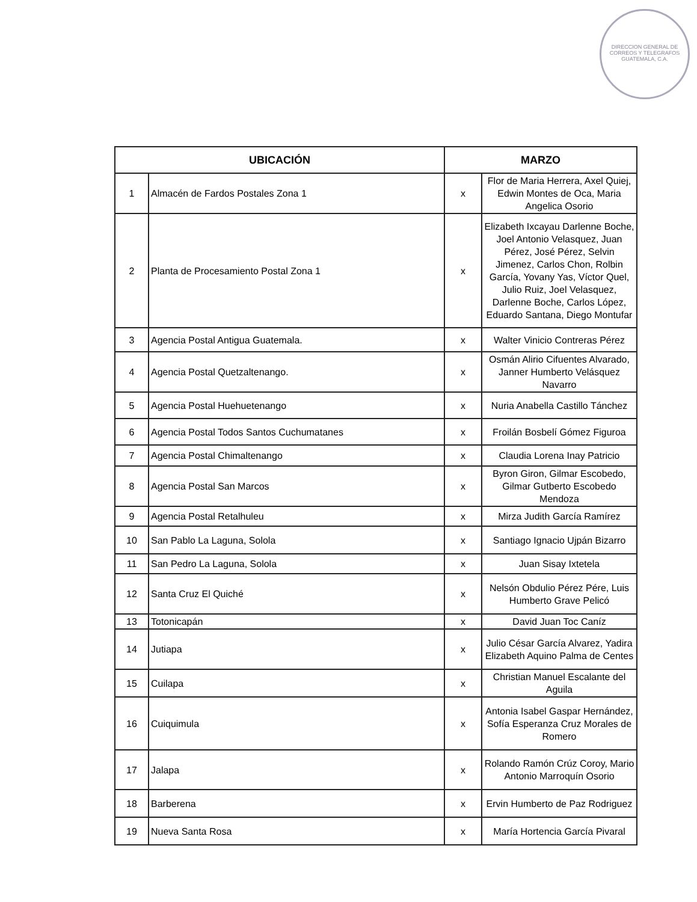DIRECCION GENERAL DE CORREOS Y TELEGRAFOS
GUATEMALA, C.A.
| UBICACIÓN | | MARZO | |
| --- | --- | --- | --- |
| 1 | Almacén de Fardos Postales Zona 1 | x | Flor de Maria Herrera, Axel Quiej, Edwin Montes de Oca, Maria Angelica Osorio |
| 2 | Planta de Procesamiento Postal Zona 1 | x | Elizabeth Ixcayau Darlenne Boche, Joel Antonio Velasquez, Juan Pérez, José Pérez, Selvin Jimenez, Carlos Chon, Rolbin García, Yovany Yas, Víctor Quel, Julio Ruiz, Joel Velasquez, Darlenne Boche, Carlos López, Eduardo Santana, Diego Montufar |
| 3 | Agencia Postal Antigua Guatemala. | x | Walter Vinicio Contreras Pérez |
| 4 | Agencia Postal Quetzaltenango. | x | Osmán Alirio Cifuentes Alvarado, Janner Humberto Velásquez Navarro |
| 5 | Agencia Postal Huehuetenango | x | Nuria Anabella Castillo Tánchez |
| 6 | Agencia Postal Todos Santos Cuchumatanes | x | Froilán Bosbelí Gómez Figuroa |
| 7 | Agencia Postal Chimaltenango | x | Claudia Lorena Inay Patricio |
| 8 | Agencia Postal San Marcos | x | Byron Giron, Gilmar Escobedo, Gilmar Gutberto Escobedo Mendoza |
| 9 | Agencia Postal Retalhuleu | x | Mirza Judith García Ramírez |
| 10 | San Pablo La Laguna, Solola | x | Santiago Ignacio Ujpán Bizarro |
| 11 | San Pedro La Laguna, Solola | x | Juan Sisay Ixtetela |
| 12 | Santa Cruz El Quiché | x | Nelsón Obdulio Pérez Pére, Luis Humberto Grave Pelicó |
| 13 | Totonicapán | x | David Juan Toc Caníz |
| 14 | Jutiapa | x | Julio César García Alvarez, Yadira Elizabeth Aquino Palma de Centes |
| 15 | Cuilapa | x | Christian Manuel Escalante del Aguila |
| 16 | Cuiquimula | x | Antonia Isabel Gaspar Hernández, Sofía Esperanza Cruz Morales de Romero |
| 17 | Jalapa | x | Rolando Ramón Crúz Coroy, Mario Antonio Marroquín Osorio |
| 18 | Barberena | x | Ervin Humberto de Paz Rodriguez |
| 19 | Nueva Santa Rosa | x | María Hortencia García Pivaral |